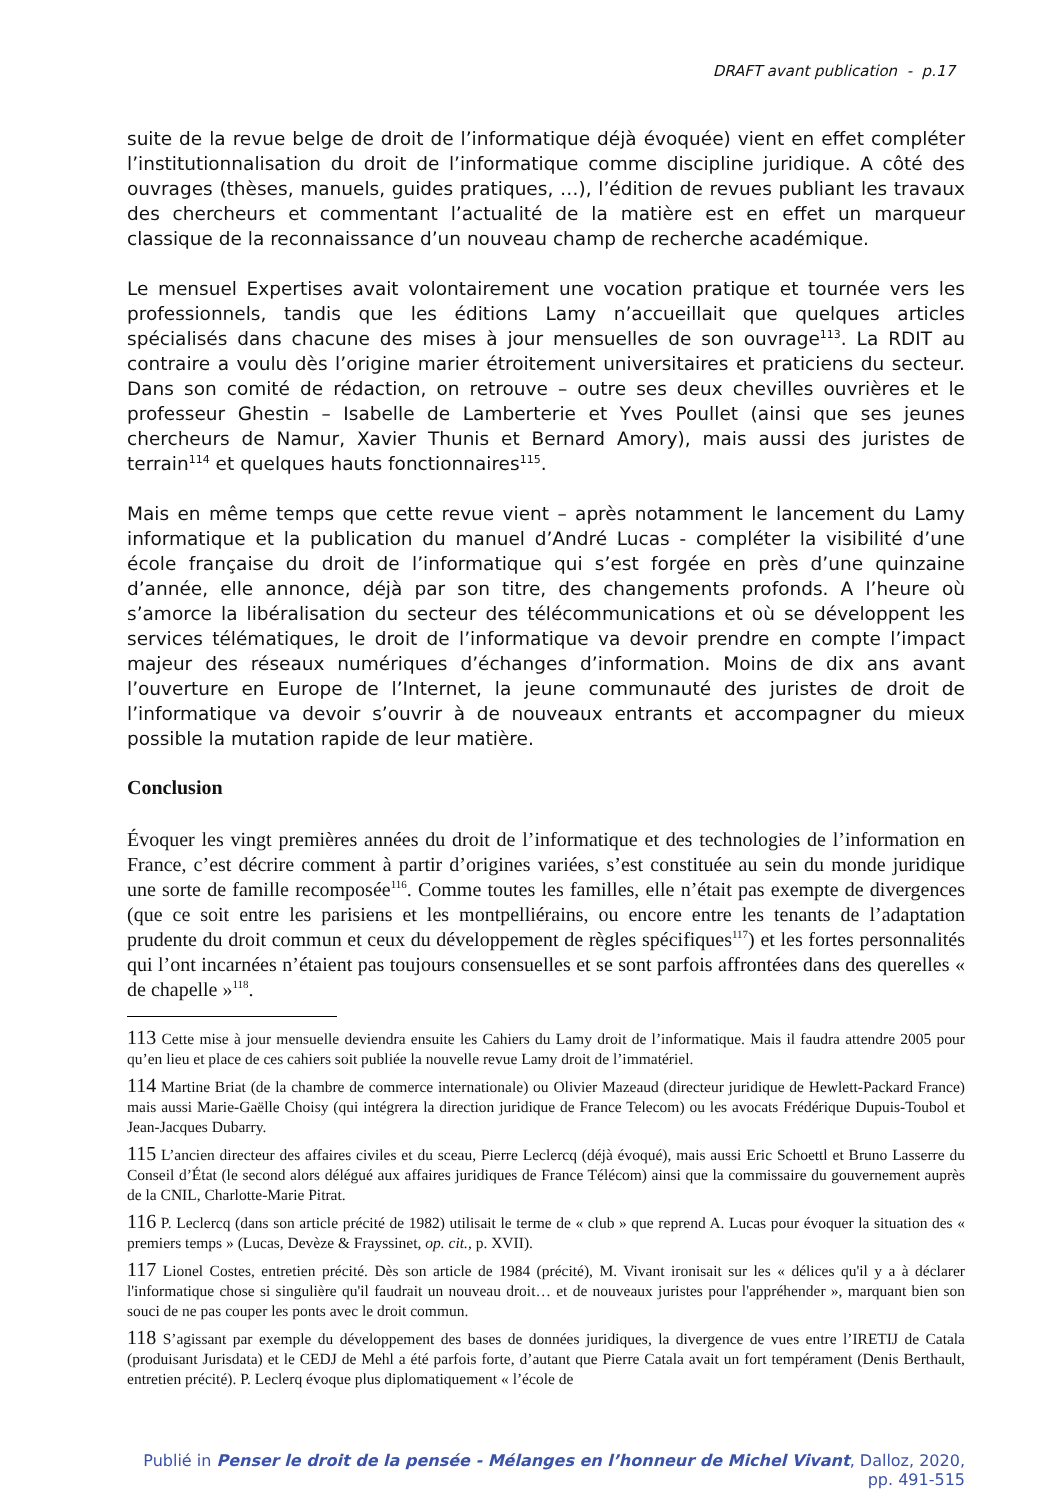DRAFT avant publication - p.17
suite de la revue belge de droit de l’informatique déjà évoquée) vient en effet compléter l’institutionnalisation du droit de l’informatique comme discipline juridique. A côté des ouvrages (thèses, manuels, guides pratiques, …), l’édition de revues publiant les travaux des chercheurs et commentant l’actualité de la matière est en effet un marqueur classique de la reconnaissance d’un nouveau champ de recherche académique.
Le mensuel Expertises avait volontairement une vocation pratique et tournée vers les professionnels, tandis que les éditions Lamy n’accueillait que quelques articles spécialisés dans chacune des mises à jour mensuelles de son ouvrage<sup>113</sup>. La RDIT au contraire a voulu dès l’origine marier étroitement universitaires et praticiens du secteur. Dans son comité de rédaction, on retrouve – outre ses deux chevilles ouvrières et le professeur Ghestin – Isabelle de Lamberterie et Yves Poullet (ainsi que ses jeunes chercheurs de Namur, Xavier Thunis et Bernard Amory), mais aussi des juristes de terrain<sup>114</sup> et quelques hauts fonctionnaires<sup>115</sup>.
Mais en même temps que cette revue vient – après notamment le lancement du Lamy informatique et la publication du manuel d’André Lucas - compléter la visibilité d’une école française du droit de l’informatique qui s’est forgée en près d’une quinzaine d’année, elle annonce, déjà par son titre, des changements profonds. A l’heure où s’amorce la libéralisation du secteur des télécommunications et où se développent les services télématiques, le droit de l’informatique va devoir prendre en compte l’impact majeur des réseaux numériques d’échanges d’information. Moins de dix ans avant l’ouverture en Europe de l’Internet, la jeune communauté des juristes de droit de l’informatique va devoir s’ouvrir à de nouveaux entrants et accompagner du mieux possible la mutation rapide de leur matière.
Conclusion
Évoquer les vingt premières années du droit de l’informatique et des technologies de l’information en France, c’est décrire comment à partir d’origines variées, s’est constituée au sein du monde juridique une sorte de famille recomposée<sup>116</sup>. Comme toutes les familles, elle n’était pas exempte de divergences (que ce soit entre les parisiens et les montpelliérains, ou encore entre les tenants de l’adaptation prudente du droit commun et ceux du développement de règles spécifiques<sup>117</sup>) et les fortes personnalités qui l’ont incarnées n’étaient pas toujours consensuelles et se sont parfois affrontées dans des querelles « de chapelle »<sup>118</sup>.
113 Cette mise à jour mensuelle deviendra ensuite les Cahiers du Lamy droit de l’informatique. Mais il faudra attendre 2005 pour qu’en lieu et place de ces cahiers soit publiée la nouvelle revue Lamy droit de l’immatériel.
114 Martine Briat (de la chambre de commerce internationale) ou Olivier Mazeaud (directeur juridique de Hewlett-Packard France) mais aussi Marie-Gaëlle Choisy (qui intégrera la direction juridique de France Telecom) ou les avocats Frédérique Dupuis-Toubol et Jean-Jacques Dubarry.
115 L’ancien directeur des affaires civiles et du sceau, Pierre Leclercq (déjà évoqué), mais aussi Eric Schoettl et Bruno Lasserre du Conseil d’État (le second alors délégué aux affaires juridiques de France Télécom) ainsi que la commissaire du gouvernement auprès de la CNIL, Charlotte-Marie Pitrat.
116 P. Leclercq (dans son article précité de 1982) utilisait le terme de « club » que reprend A. Lucas pour évoquer la situation des « premiers temps » (Lucas, Devèze & Frayssinet, op. cit., p. XVII).
117 Lionel Costes, entretien précité. Dès son article de 1984 (précité), M. Vivant ironisait sur les « délices qu'il y a à déclarer l'informatique chose si singulière qu'il faudrait un nouveau droit… et de nouveaux juristes pour l'appréhender », marquant bien son souci de ne pas couper les ponts avec le droit commun.
118 S’agissant par exemple du développement des bases de données juridiques, la divergence de vues entre l’IRETIJ de Catala (produisant Jurisdata) et le CEDJ de Mehl a été parfois forte, d’autant que Pierre Catala avait un fort tempérament (Denis Berthault, entretien précité). P. Leclerq évoque plus diplomatiquement « l’école de
Publié in Penser le droit de la pensée - Mélanges en l’honneur de Michel Vivant, Dalloz, 2020, pp. 491-515